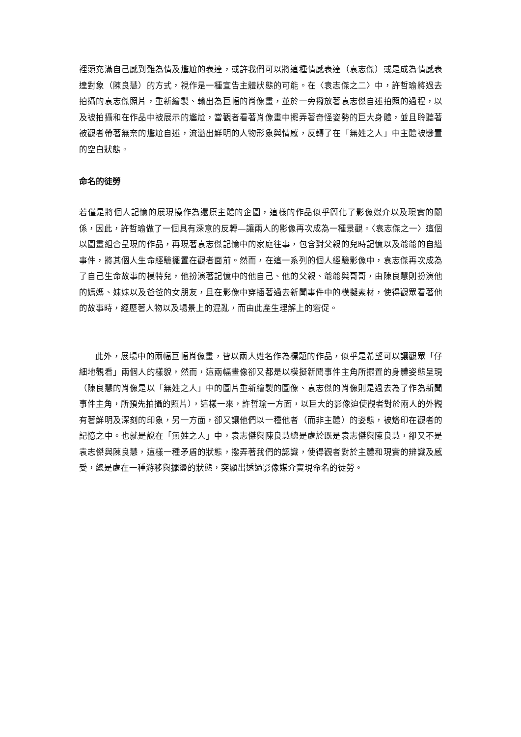裡頭充滿自己感到難為情及尷尬的表達，或許我們可以將這種情感表達（袁志傑）或是成為情感表達對象（陳良慧）的方式，視作是一種宣告主體狀態的可能。在〈袁志傑之二〉中，許哲瑜將過去拍攝的袁志傑照片，重新繪製、輸出為巨幅的肖像畫，並於一旁撥放著袁志傑自述拍照的過程，以及被拍攝和在作品中被展示的尷尬，當觀者看著肖像畫中擺弄著奇怪姿勢的巨大身體，並且聆聽著被觀者帶著無奈的尷尬自述，流溢出鮮明的人物形象與情感，反轉了在「無姓之人」中主體被懸置的空白狀態。
命名的徒勞
若僅是將個人記憶的展現操作為還原主體的企圖，這樣的作品似乎簡化了影像媒介以及現實的關係，因此，許哲瑜做了一個具有深意的反轉—讓兩人的影像再次成為一種景觀。〈袁志傑之一〉這個以圖畫組合呈現的作品，再現著袁志傑記憶中的家庭往事，包含對父親的兒時記憶以及爺爺的自縊事件，將其個人生命經驗擺置在觀者面前。然而，在這一系列的個人經驗影像中，袁志傑再次成為了自己生命故事的模特兒，他扮演著記憶中的他自己、他的父親、爺爺與哥哥，由陳良慧則扮演他的媽媽、妹妹以及爸爸的女朋友，且在影像中穿插著過去新聞事件中的模擬素材，使得觀眾看著他的故事時，經歷著人物以及場景上的混亂，而由此產生理解上的窘促。
此外，展場中的兩幅巨幅肖像畫，皆以兩人姓名作為標題的作品，似乎是希望可以讓觀眾「仔細地觀看」兩個人的樣貌，然而，這兩幅畫像卻又都是以模擬新聞事件主角所擺置的身體姿態呈現（陳良慧的肖像是以「無姓之人」中的圖片重新繪製的圖像、袁志傑的肖像則是過去為了作為新聞事件主角，所預先拍攝的照片），這樣一來，許哲瑜一方面，以巨大的影像迫使觀者對於兩人的外觀有著鮮明及深刻的印象，另一方面，卻又讓他們以一種他者（而非主體）的姿態，被烙印在觀者的記憶之中。也就是說在「無姓之人」中，袁志傑與陳良慧總是處於既是袁志傑與陳良慧，卻又不是袁志傑與陳良慧，這樣一種矛盾的狀態，撥弄著我們的認識，使得觀者對於主體和現實的辨識及感受，總是處在一種游移與擺盪的狀態，突顯出透過影像媒介實現命名的徒勞。